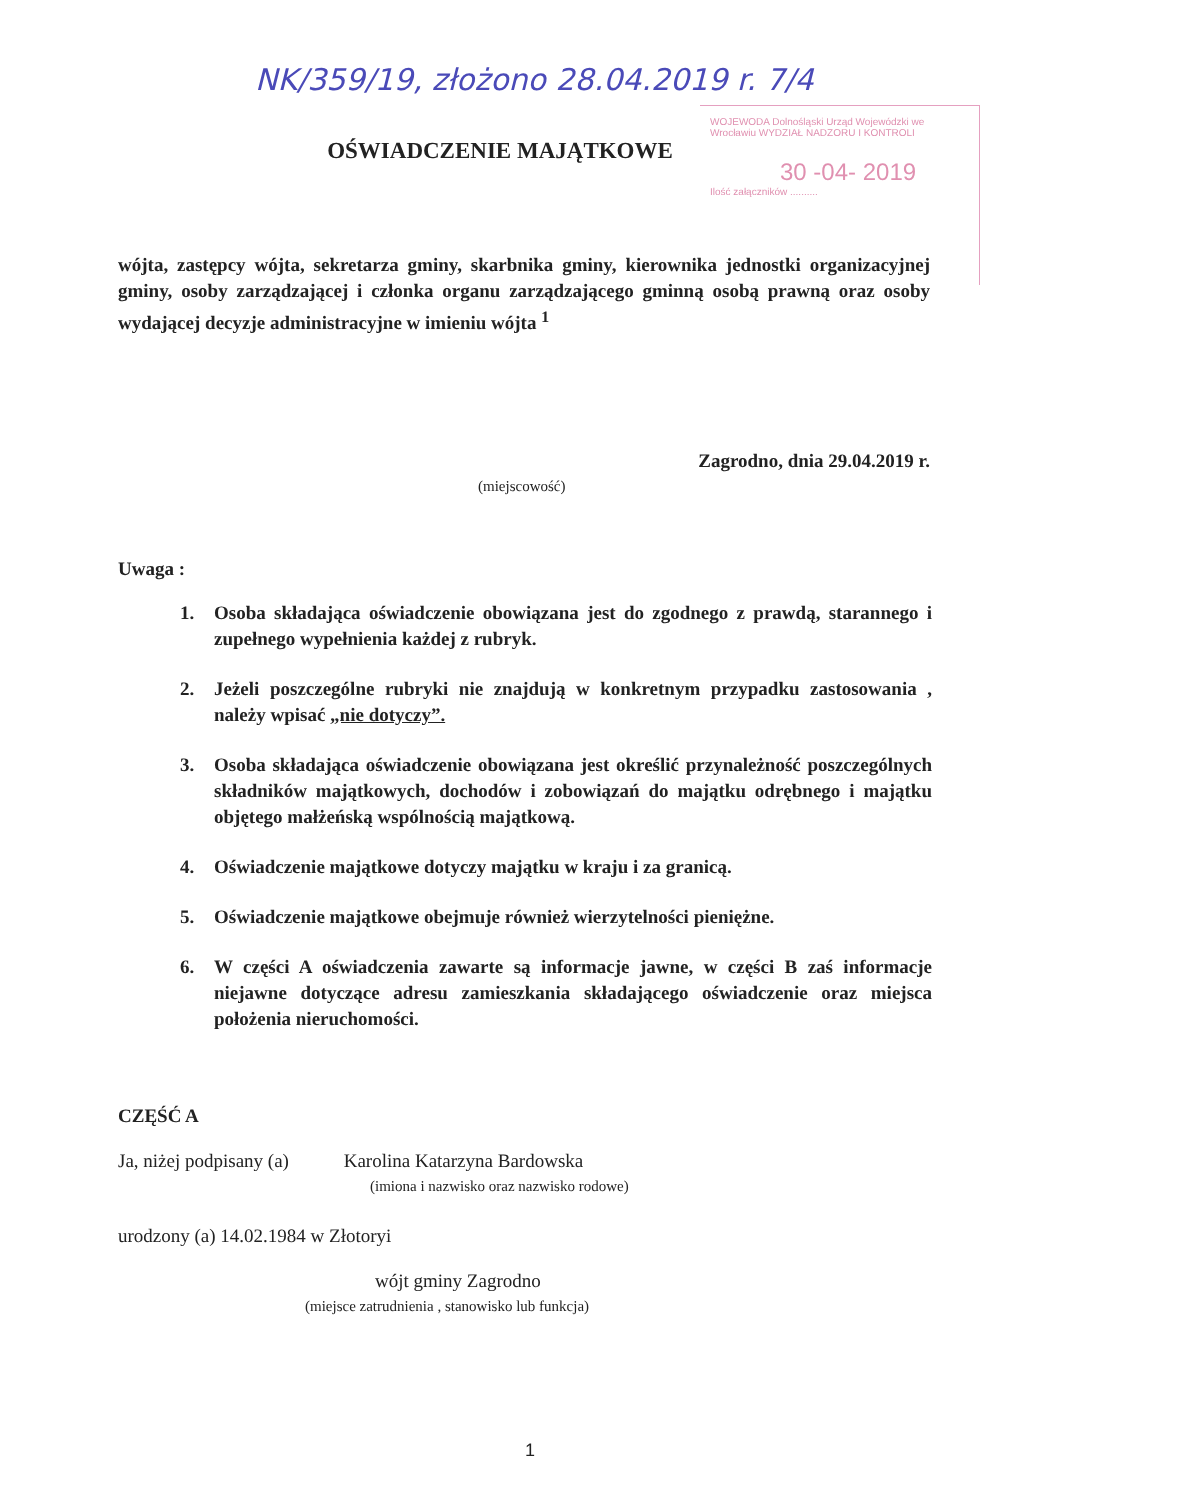NK/359/19, złożono 28.04.2019 r. 7/4
WOJEWODA Dolnośląski Urząd Wojewódzki we Wrocławiu WYDZIAŁ NADZORU I KONTROLI
30 -04- 2019
Ilość załączników ..........
OŚWIADCZENIE MAJĄTKOWE
wójta, zastępcy wójta, sekretarza gminy, skarbnika gminy, kierownika jednostki organizacyjnej gminy, osoby zarządzającej i członka organu zarządzającego gminną osobą prawną oraz osoby wydającej decyzje administracyjne w imieniu wójta <sup>1</sup>
Zagrodno, dnia 29.04.2019 r.
(miejscowość)
Uwaga :
1. Osoba składająca oświadczenie obowiązana jest do zgodnego z prawdą, starannego i zupełnego wypełnienia każdej z rubryk.
2. Jeżeli poszczególne rubryki nie znajdują w konkretnym przypadku zastosowania , należy wpisać „nie dotyczy”.
3. Osoba składająca oświadczenie obowiązana jest określić przynależność poszczególnych składników majątkowych, dochodów i zobowiązań do majątku odrębnego i majątku objętego małżeńską wspólnością majątkową.
4. Oświadczenie majątkowe dotyczy majątku w kraju i za granicą.
5. Oświadczenie majątkowe obejmuje również wierzytelności pieniężne.
6. W części A oświadczenia zawarte są informacje jawne, w części B zaś informacje niejawne dotyczące adresu zamieszkania składającego oświadczenie oraz miejsca położenia nieruchomości.
CZĘŚĆ A
Ja, niżej podpisany (a) Karolina Katarzyna Bardowska
(imiona i nazwisko oraz nazwisko rodowe)
urodzony (a) 14.02.1984 w Złotoryi
wójt gminy Zagrodno
(miejsce zatrudnienia , stanowisko lub funkcja)
1